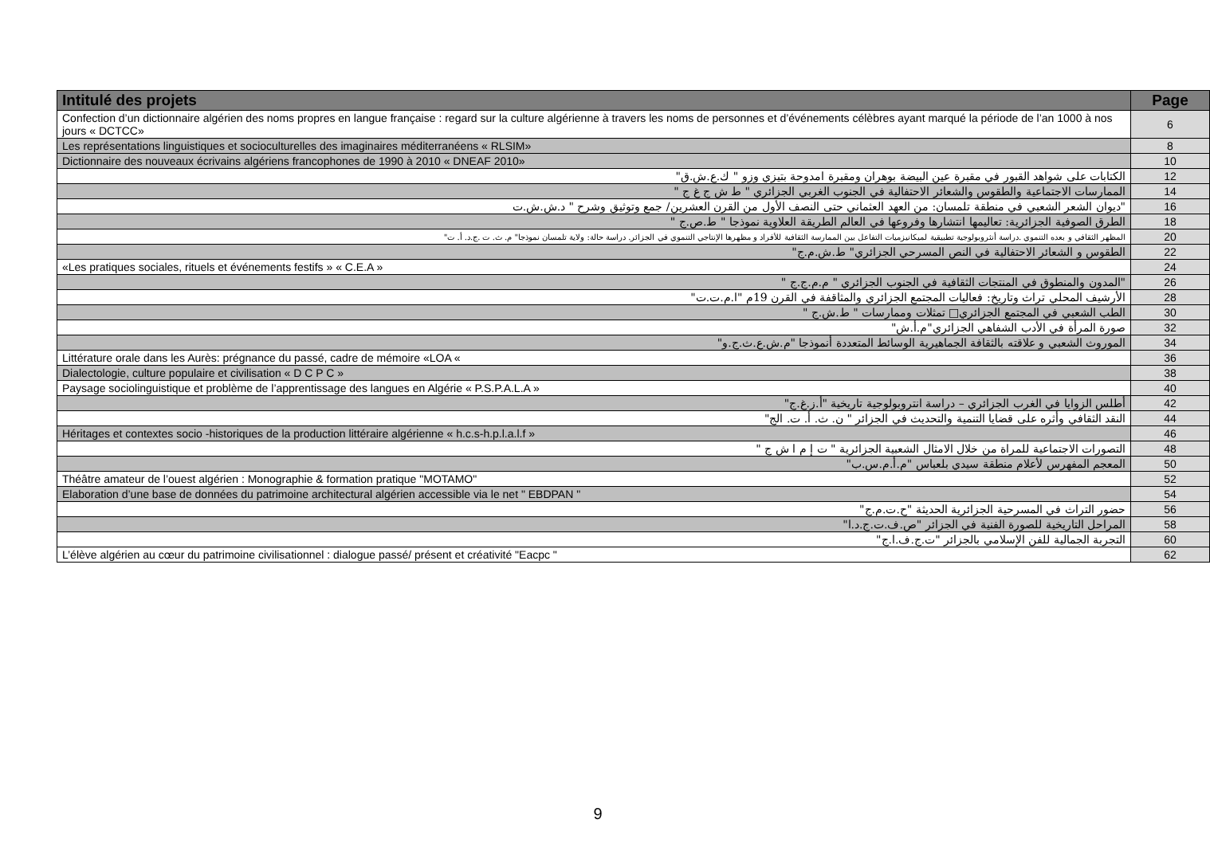| Intitulé des projets | Page |
| --- | --- |
| Confection d’un dictionnaire algérien des noms propres en langue française : regard sur la culture algérienne à travers les noms de personnes et d’événements célèbres ayant marqué la période de l’an 1000 à nos jours « DCTCC» | 6 |
| Les représentations linguistiques et socioculturelles des imaginaires méditerranéens « RLSIM» | 8 |
| Dictionnaire des nouveaux écrivains algériens francophones de 1990 à 2010 « DNEAF 2010» | 10 |
| الكتابات على شواهد القبور في مقبرة عين البيضة بوهران ومقبرة امدوحة بتيزي وزو " ك.ع.ش.ق" | 12 |
| الممارسات الاجتماعية والطقوس والشعائر الاحتفالية في الجنوب الغربي الجزائري " ط ش ج غ ج " | 14 |
| "ديوان الشعر الشعبي في منطقة تلمسان: من العهد العثماني حتى النصف الأول من القرن العشرين/ جمع وتوثيق وشرح " د.ش.ش.ت | 16 |
| الطرق الصوفية الجزائرية: تعاليمها انتشارها وفروعها في العالم الطريقة العلاوية نموذجا " ط.ص.ج " | 18 |
| المظهر الثقافي و بعده التنموي .دراسة أنثروبولوجية تطبيقية لميكانيزميات التفاعل بين الممارسة الثقافية للأفراد و مظهرها الإنتاجي التنموي في الجزائر. دراسة حالة: ولاية تلمسان نموذجا" م. ث. ت .ج.د. أ. ت" | 20 |
| الطقوس و الشعائر الاحتفالية في النص المسرحي الجزائري" ط.ش.م.ج" | 22 |
| «Les pratiques sociales, rituels et événements festifs » « C.E.A » | 24 |
| "المدون والمنطوق في المنتجات الثقافية في الجنوب الجزائري " م.م.ج.ج " | 26 |
| الأرشيف المحلي تراث وتاريخ: فعاليات المجتمع الجزائري والمثاقفة في القرن 19م "ا.م.ت.ت" | 28 |
| الطب الشعبي في المجتمع الجزائري□ تمثلات وممارسات " ط.ش.ج " | 30 |
| صورة المرأة في الأدب الشفاهي الجزائري"م.أ.ش" | 32 |
| الموروث الشعبي و علاقته بالثقافة الجماهيرية الوسائط المتعددة أنموذجا "م.ش.ع.ث.ج.و" | 34 |
| Littérature orale dans les Aurès: prégnance du passé, cadre de mémoire «LOA « | 36 |
| Dialectologie, culture populaire et civilisation « D C P C » | 38 |
| Paysage sociolinguistique et problème de l’apprentissage des langues en Algérie « P.S.P.A.L.A » | 40 |
| أطلس الزوايا في الغرب الجزائري – دراسة انتروبولوجية تاريخية "أ.ز.غ.ج" | 42 |
| النقد الثقافي وأثره على قضايا التنمية والتحديث في الجزائر " ن. ث. أ. ت. الج" | 44 |
| Héritages et contextes socio -historiques de la production littéraire algérienne « h.c.s-h.p.l.a.l.f » | 46 |
| التصورات الاجتماعية للمراة من خلال الامثال الشعبية الجزائرية " ت إ م ا ش ج " | 48 |
| المعجم المفهرس لأعلام منطقة سيدي بلعباس "م.أ.م.س.ب" | 50 |
| Théâtre amateur de l’ouest algérien : Monographie & formation pratique "MOTAMO" | 52 |
| Elaboration d’une base de données du patrimoine architectural algérien accessible via le net " EBDPAN " | 54 |
| حضور التراث في المسرحية الجزائرية الحديثة "ح.ت.م.ج" | 56 |
| المراحل التاريخية للصورة الفنية في الجزائر "ص.ف.ت.ج.د.ا" | 58 |
| التجربة الجمالية للفن الإسلامي بالجزائر "ت.ج.ف.ا.ج" | 60 |
| L’élève algérien au cœur du patrimoine civilisationnel : dialogue passé/ présent et créativité "Eacpc " | 62 |
9